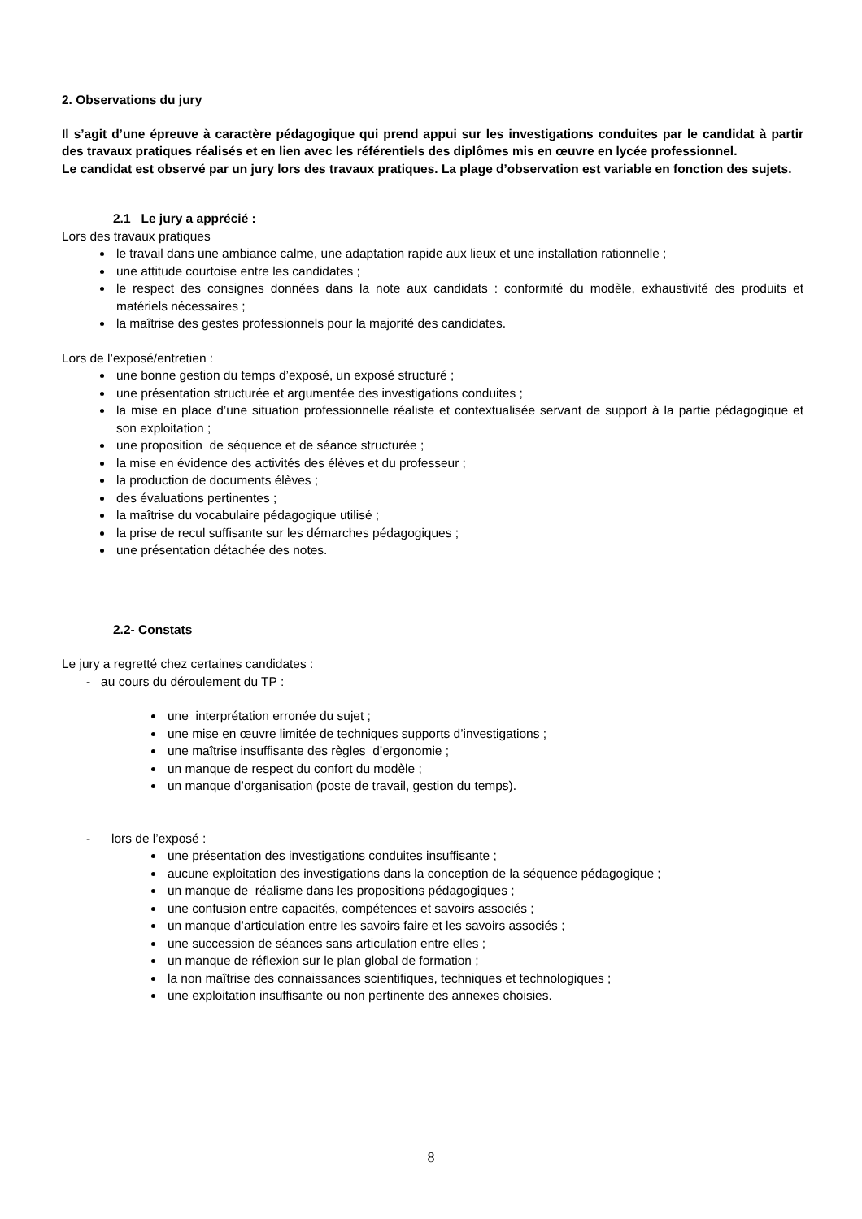2. Observations du jury
Il s’agit d’une épreuve à caractère pédagogique qui prend appui sur les investigations conduites par le candidat à partir des travaux pratiques réalisés et en lien avec les référentiels des diplômes mis en œuvre en lycée professionnel.
Le candidat est observé par un jury lors des travaux pratiques. La plage d’observation est variable en fonction des sujets.
2.1 Le jury a apprécié :
Lors des travaux pratiques
le travail dans une ambiance calme, une adaptation rapide aux lieux et une installation rationnelle ;
une attitude courtoise entre les candidates ;
le respect des consignes données dans la note aux candidats : conformité du modèle, exhaustivité des produits et matériels nécessaires ;
la maîtrise des gestes professionnels pour la majorité des candidates.
Lors de l’exposé/entretien :
une bonne gestion du temps d’exposé, un exposé structuré ;
une présentation structurée et argumentée des investigations conduites ;
la mise en place d’une situation professionnelle réaliste et contextualisée servant de support à la partie pédagogique et son exploitation ;
une proposition de séquence et de séance structurée ;
la mise en évidence des activités des élèves et du professeur ;
la production de documents élèves ;
des évaluations pertinentes ;
la maîtrise du vocabulaire pédagogique utilisé ;
la prise de recul suffisante sur les démarches pédagogiques ;
une présentation détachée des notes.
2.2- Constats
Le jury a regretté chez certaines candidates :
- au cours du déroulement du TP :
une interprétation erronée du sujet ;
une mise en œuvre limitée de techniques supports d’investigations ;
une maîtrise insuffisante des règles d’ergonomie ;
un manque de respect du confort du modèle ;
un manque d’organisation (poste de travail, gestion du temps).
- lors de l’exposé :
une présentation des investigations conduites insuffisante ;
aucune exploitation des investigations dans la conception de la séquence pédagogique ;
un manque de réalisme dans les propositions pédagogiques ;
une confusion entre capacités, compétences et savoirs associés ;
un manque d’articulation entre les savoirs faire et les savoirs associés ;
une succession de séances sans articulation entre elles ;
un manque de réflexion sur le plan global de formation ;
la non maîtrise des connaissances scientifiques, techniques et technologiques ;
une exploitation insuffisante ou non pertinente des annexes choisies.
8